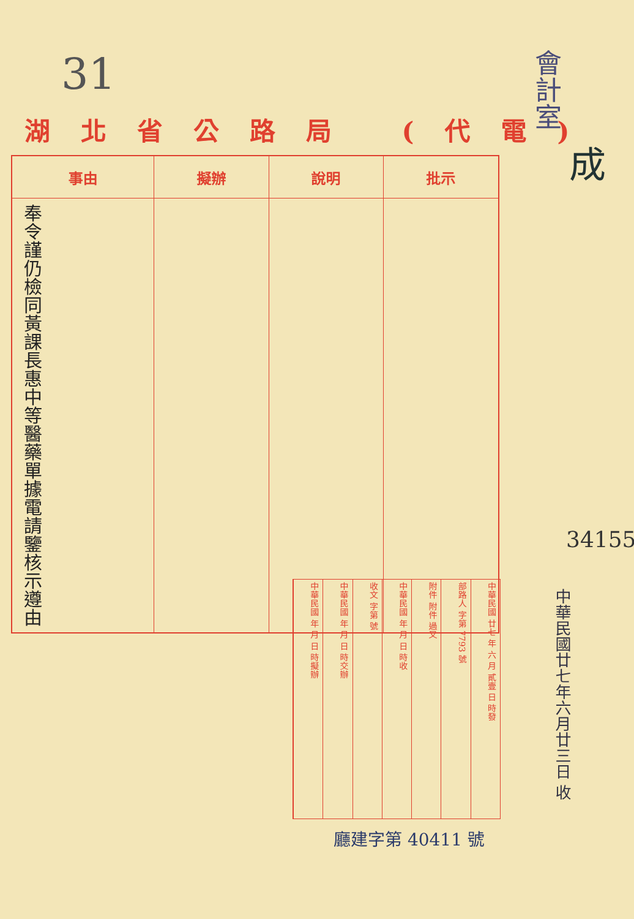31
會計室
成
湖北省公路局 (代電)
| 事由 | 擬辦 | 說明 | 批示 |
| --- | --- | --- | --- |
| 奉令謹仍檢同黃課長惠中等醫藥單據電請鑒核示遵由 | | | |
中華民國 廿七 年 六 月 貳壹 日 時發
部路人 字第 7793 號
附件 附件 過又
中華民國 年 月 日 時收
收文 字第 號
中華民國 年 月 日 時交辦
中華民國 年 月 日 時擬辦
34155
中華民國廿七年六月廿三日 收
廳建字第 40411 號